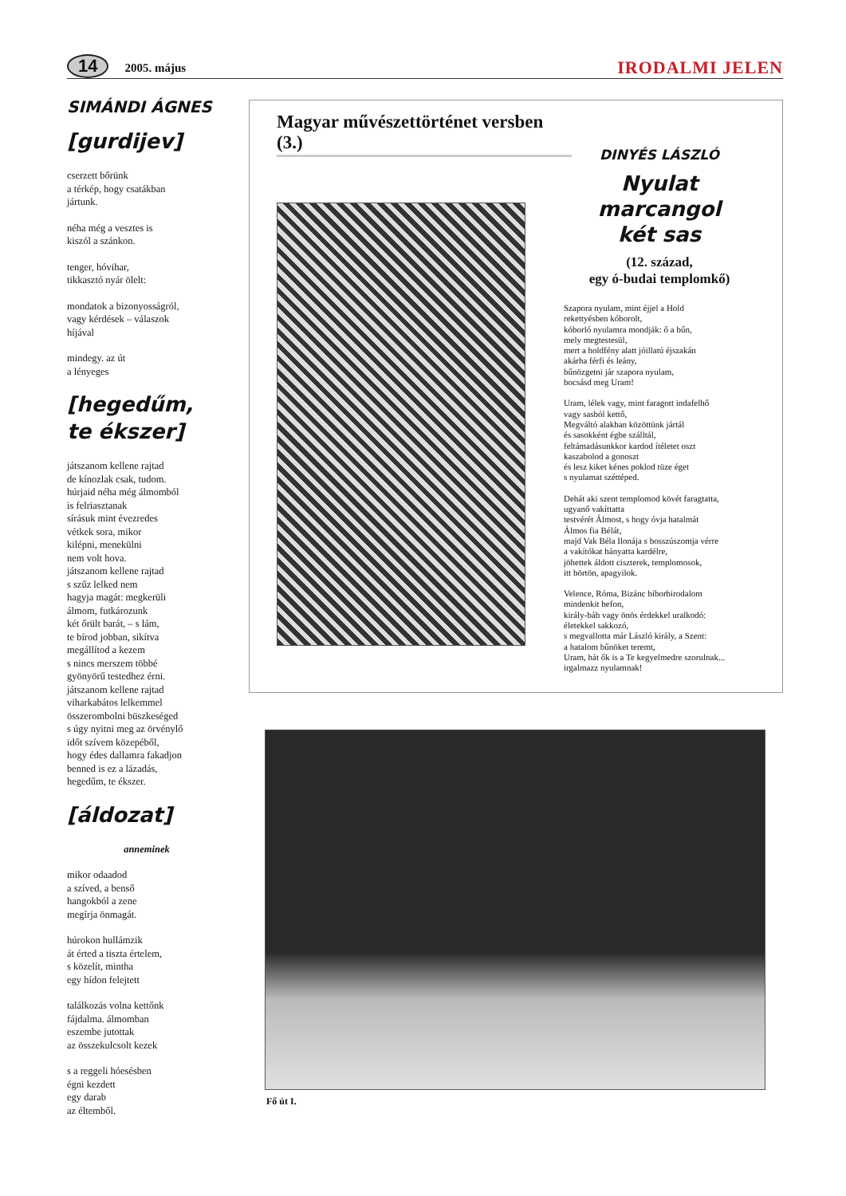14 2005. május
IRODALMI JELEN
SIMÁNDI ÁGNES
[gurdijev]
cserzett bőrünk
a térkép, hogy csatákban
jártunk.
néha még a vesztes is
kiszól a szánkon.
tenger, hóvihar,
tikkasztó nyár ölelt:
mondatok a bizonyosságról,
vagy kérdések – válaszok
híjával
mindegy. az út
a lényeges
[hegedűm,
te ékszer]
játszanom kellene rajtad
de kínozlak csak, tudom.
húrjaid néha még álmomból
is felriasztanak
sírásuk mint évezredes
vétkek sora, mikor
kilépni, menekülni
nem volt hova.
játszanom kellene rajtad
s szűz lelked nem
hagyja magát: megkerüli
álmom, futkározunk
két őrült barát, – s lám,
te bírod jobban, sikítva
megállítod a kezem
s nincs merszem többé
gyönyörű testedhez érni.
játszanom kellene rajtad
viharkabátos lelkemmel
összerombolni büszkeséged
s úgy nyitni meg az örvénylő
időt szívem közepéből,
hogy édes dallamra fakadjon
benned is ez a lázadás,
hegedűm, te ékszer.
[áldozat]
anneminek
mikor odaadod
a szíved, a benső
hangokból a zene
megírja önmagát.
húrokon hullámzik
át érted a tiszta értelem,
s közelít, mintha
egy hídon felejtett
találkozás volna kettőnk
fájdalma. álmomban
eszembe jutottak
az összekulcsolt kezek
s a reggeli hóesésben
égni kezdett
egy darab
az éltemből.
Magyar művészettörténet versben (3.)
DINYÉS LÁSZLÓ
Nyulat marcangol
két sas
(12. század,
egy ó-budai templomkő)
Szapora nyulam, mint éjjel a Hold
rekettyésben kóborolt,
kóborló nyulamra mondják: ő a bűn,
mely megtestesül,
mert a holdfény alatt jóillatú éjszakán
akárha férfi és leány,
bűnözgetni jár szapora nyulam,
bocsásd meg Uram!
Uram, lélek vagy, mint faragott indafelhő
vagy sasból kettő,
Megváltó alakban közöttünk jártál
és sasokként égbe szálltál,
feltámadásunkkor kardod ítéletet oszt
kaszabolod a gonoszt
és lesz kiket kénes poklod tüze éget
s nyulamat széttéped.
Dehát aki szent templomod kövét faragtatta,
ugyanő vakíttatta
testvérét Álmost, s hogy óvja hatalmát
Álmos fia Bélát,
majd Vak Béla Ilonája s bosszúszomja vérre
a vakítókat hányatta kardélre,
jöhettek áldott ciszterek, templomosok,
itt börtön, apagyilok.
Velence, Róma, Bizánc bíborbirodalom
mindenkit befon,
király-báb vagy önös érdekkel uralkodó:
életekkel sakkozó,
s megvallotta már László király, a Szent:
a hatalom bűnöket teremt,
Uram, hát ők is a Te kegyelmedre szorulnak...
irgalmazz nyulamnak!
Fő út I.